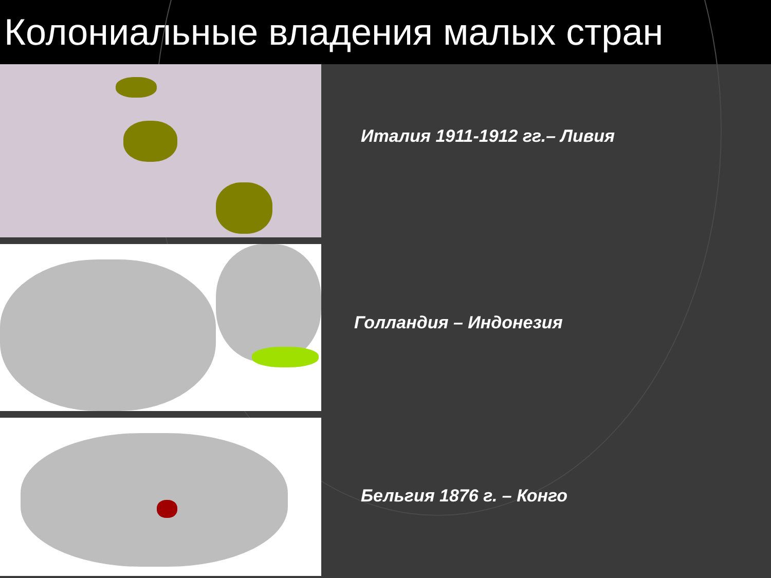Колониальные владения малых стран
Италия 1911-1912 гг.– Ливия
Голландия – Индонезия
Бельгия 1876 г. – Конго